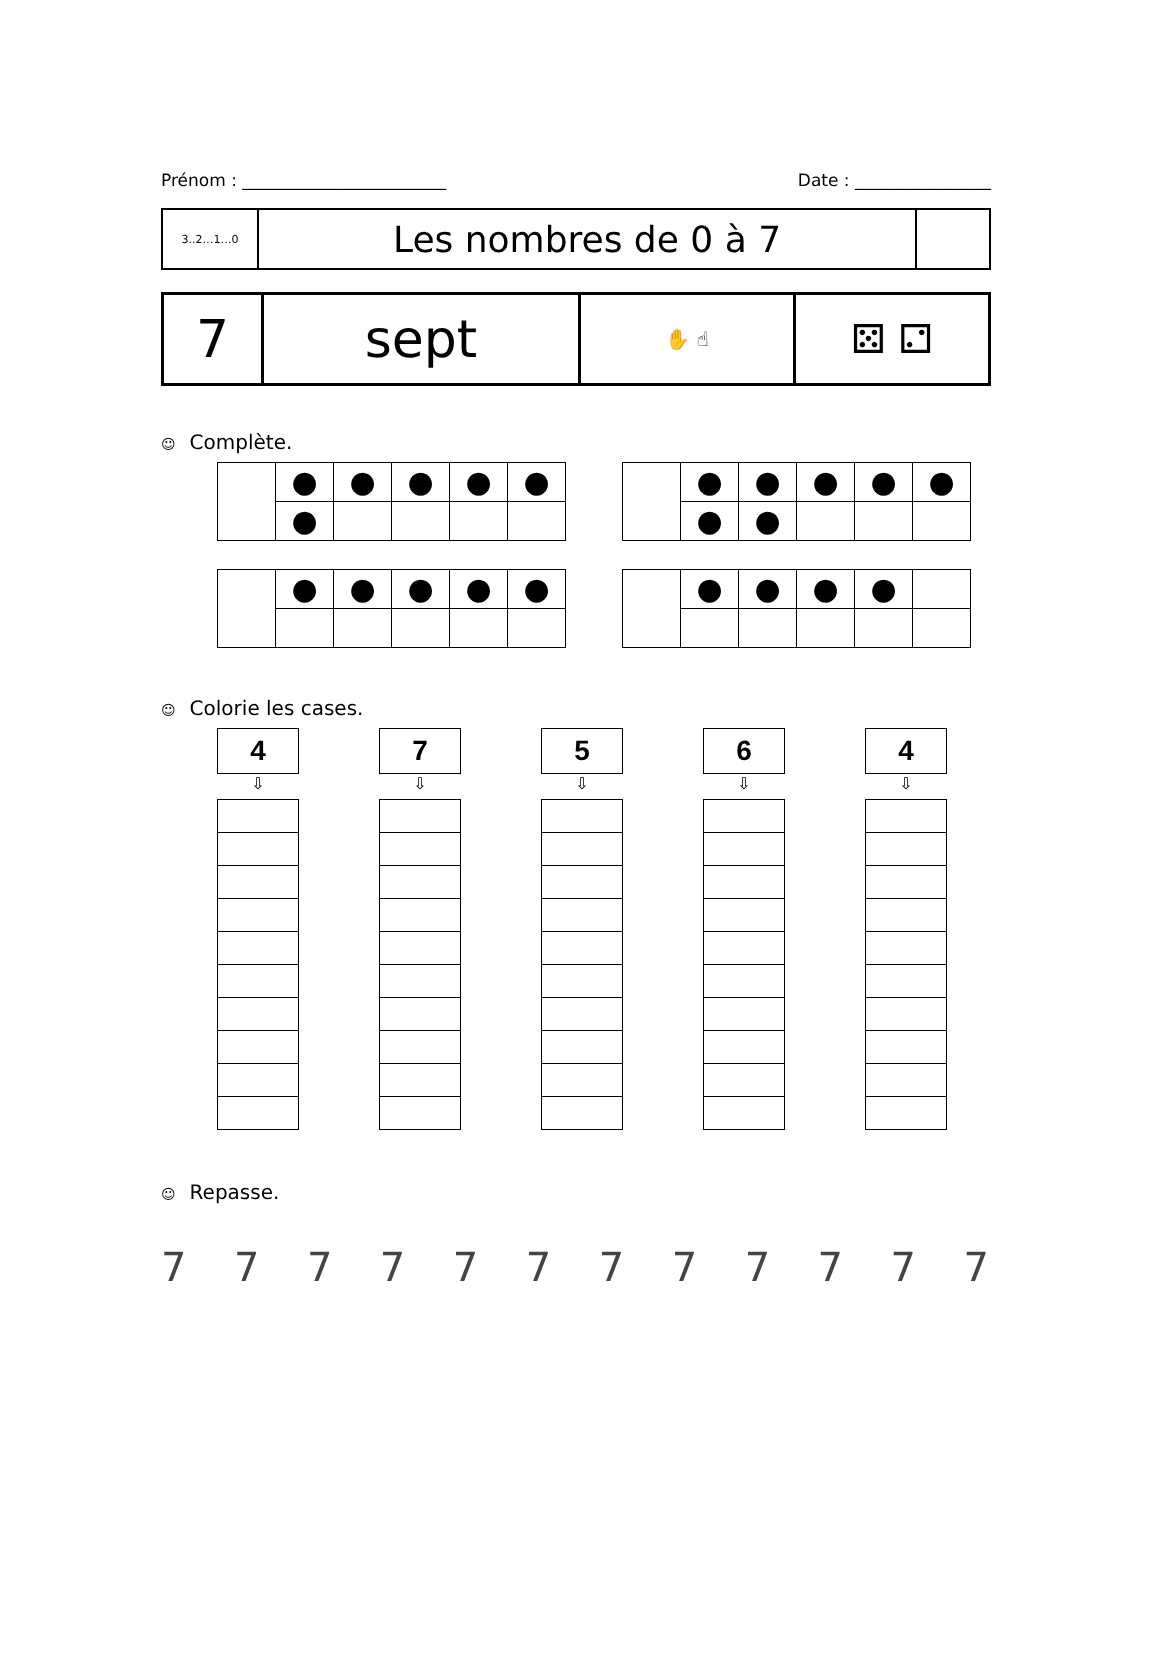Prénom : ________________________ Date : ________________
| 3..2…1…0 | Les nombres de 0 à 7 | |
| 7 | sept | ✋ ☝ | ⚄ ⚁ |
☺ Complète.
| | ● | ● | ● | ● | ● |
| | ● | | | | |
| | ● | ● | ● | ● | ● |
| | ● | ● | | | |
| | ● | ● | ● | ● | ● |
| | ● | ● | ● | ● | |
☺ Colorie les cases.
4
⇩
7
⇩
5
⇩
6
⇩
4
⇩
☺ Repasse.
777777777777